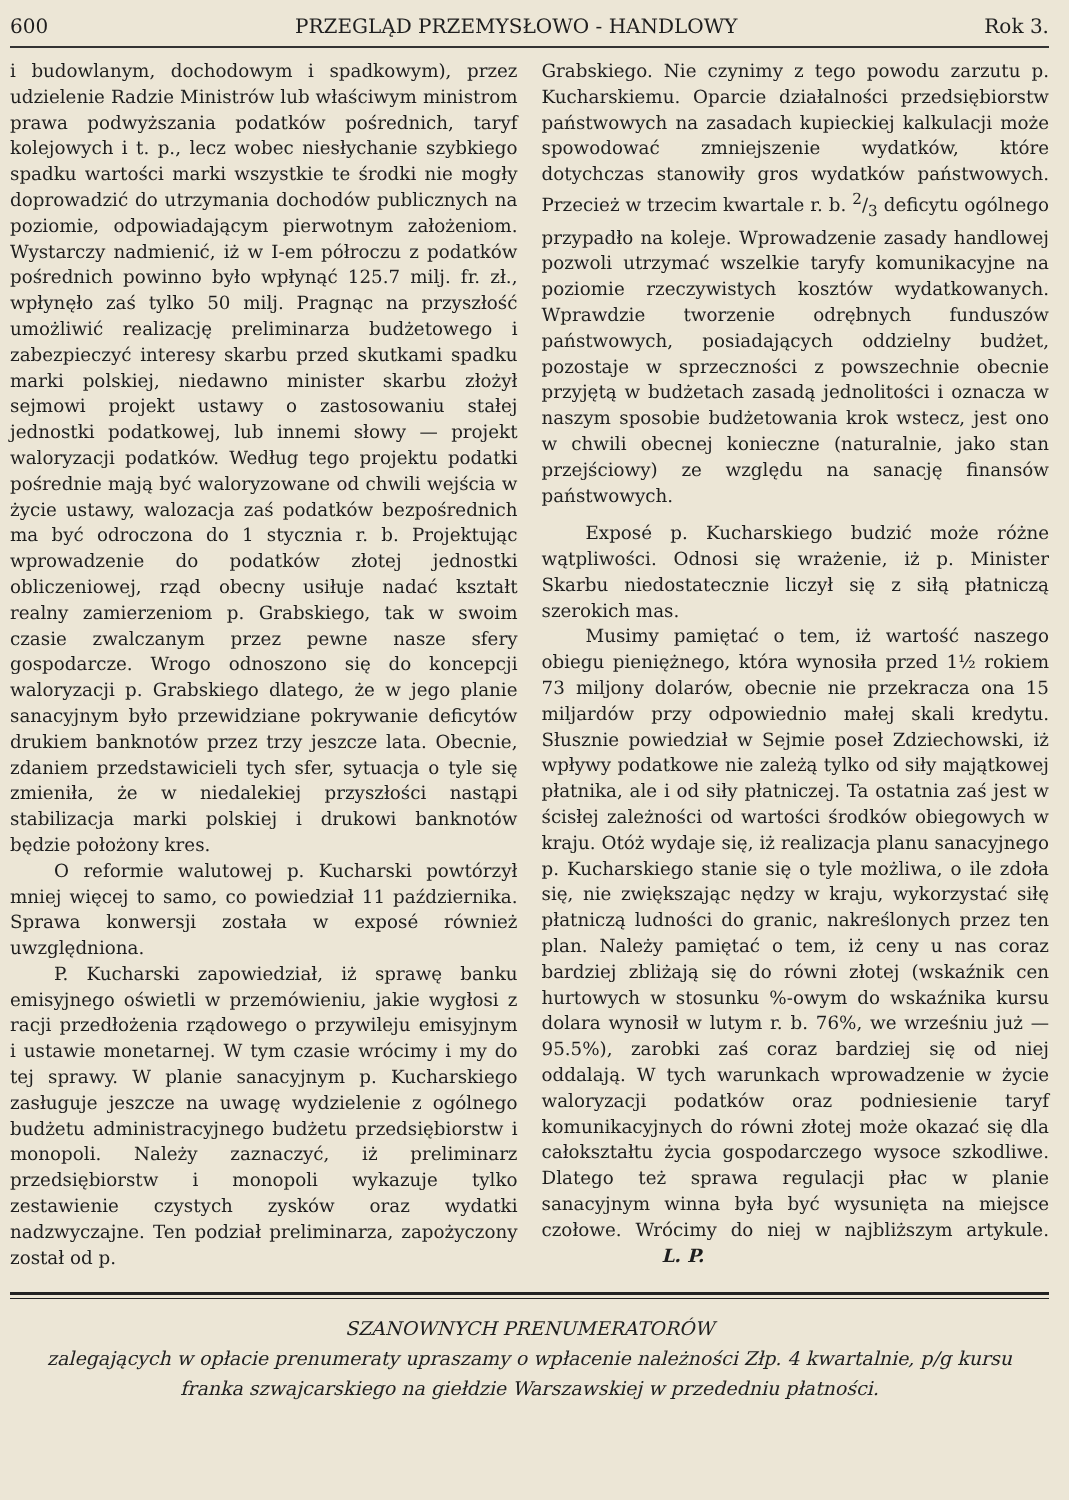600 PRZEGLĄD PRZEMYSŁOWO - HANDLOWY Rok 3.
i budowlanym, dochodowym i spadkowym), przez udzielenie Radzie Ministrów lub właściwym ministrom prawa podwyższania podatków pośrednich, taryf kolejowych i t. p., lecz wobec niesłychanie szybkiego spadku wartości marki wszystkie te środki nie mogły doprowadzić do utrzymania dochodów publicznych na poziomie, odpowiadającym pierwotnym założeniom. Wystarczy nadmienić, iż w I-em półroczu z podatków pośrednich powinno było wpłynąć 125.7 milj. fr. zł., wpłynęło zaś tylko 50 milj. Pragnąc na przyszłość umożliwić realizację preliminarza budżetowego i zabezpieczyć interesy skarbu przed skutkami spadku marki polskiej, niedawno minister skarbu złożył sejmowi projekt ustawy o zastosowaniu stałej jednostki podatkowej, lub innemi słowy — projekt waloryzacji podatków. Według tego projektu podatki pośrednie mają być waloryzowane od chwili wejścia w życie ustawy, walozacja zaś podatków bezpośrednich ma być odroczona do 1 stycznia r. b. Projektując wprowadzenie do podatków złotej jednostki obliczeniowej, rząd obecny usiłuje nadać kształt realny zamierzeniom p. Grabskiego, tak w swoim czasie zwalczanym przez pewne nasze sfery gospodarcze. Wrogo odnoszono się do koncepcji waloryzacji p. Grabskiego dlatego, że w jego planie sanacyjnym było przewidziane pokrywanie deficytów drukiem banknotów przez trzy jeszcze lata. Obecnie, zdaniem przedstawicieli tych sfer, sytuacja o tyle się zmieniła, że w niedalekiej przyszłości nastąpi stabilizacja marki polskiej i drukowi banknotów będzie położony kres.
O reformie walutowej p. Kucharski powtórzył mniej więcej to samo, co powiedział 11 października. Sprawa konwersji została w exposé również uwzględniona.
P. Kucharski zapowiedział, iż sprawę banku emisyjnego oświetli w przemówieniu, jakie wygłosi z racji przedłożenia rządowego o przywileju emisyjnym i ustawie monetarnej. W tym czasie wrócimy i my do tej sprawy. W planie sanacyjnym p. Kucharskiego zasługuje jeszcze na uwagę wydzielenie z ogólnego budżetu administracyjnego budżetu przedsiębiorstw i monopoli. Należy zaznaczyć, iż preliminarz przedsiębiorstw i monopoli wykazuje tylko zestawienie czystych zysków oraz wydatki nadzwyczajne. Ten podział preliminarza, zapożyczony został od p.
Grabskiego. Nie czynimy z tego powodu zarzutu p. Kucharskiemu. Oparcie działalności przedsiębiorstw państwowych na zasadach kupieckiej kalkulacji może spowodować zmniejszenie wydatków, które dotychczas stanowiły gros wydatków państwowych. Przecież w trzecim kwartale r. b. 2/3 deficytu ogólnego przypadło na koleje. Wprowadzenie zasady handlowej pozwoli utrzymać wszelkie taryfy komunikacyjne na poziomie rzeczywistych kosztów wydatkowanych. Wprawdzie tworzenie odrębnych funduszów państwowych, posiadających oddzielny budżet, pozostaje w sprzeczności z powszechnie obecnie przyjętą w budżetach zasadą jednolitości i oznacza w naszym sposobie budżetowania krok wstecz, jest ono w chwili obecnej konieczne (naturalnie, jako stan przejściowy) ze względu na sanację finansów państwowych.
Exposé p. Kucharskiego budzić może różne wątpliwości. Odnosi się wrażenie, iż p. Minister Skarbu niedostatecznie liczył się z siłą płatniczą szerokich mas.
Musimy pamiętać o tem, iż wartość naszego obiegu pieniężnego, która wynosiła przed 1½ rokiem 73 miljony dolarów, obecnie nie przekracza ona 15 miljardów przy odpowiednio małej skali kredytu. Słusznie powiedział w Sejmie poseł Zdziechowski, iż wpływy podatkowe nie zależą tylko od siły majątkowej płatnika, ale i od siły płatniczej. Ta ostatnia zaś jest w ścisłej zależności od wartości środków obiegowych w kraju. Otóż wydaje się, iż realizacja planu sanacyjnego p. Kucharskiego stanie się o tyle możliwa, o ile zdoła się, nie zwiększając nędzy w kraju, wykorzystać siłę płatniczą ludności do granic, nakreślonych przez ten plan. Należy pamiętać o tem, iż ceny u nas coraz bardziej zbliżają się do równi złotej (wskaźnik cen hurtowych w stosunku %-owym do wskaźnika kursu dolara wynosił w lutym r. b. 76%, we wrześniu już — 95.5%), zarobki zaś coraz bardziej się od niej oddalają. W tych warunkach wprowadzenie w życie waloryzacji podatków oraz podniesienie taryf komunikacyjnych do równi złotej może okazać się dla całokształtu życia gospodarczego wysoce szkodliwe. Dlatego też sprawa regulacji płac w planie sanacyjnym winna była być wysunięta na miejsce czołowe. Wrócimy do niej w najbliższym artykule. L. P.
SZANOWNYCH PRENUMERATORÓW
zalegających w opłacie prenumeraty upraszamy o wpłacenie należności Złp. 4 kwartalnie, p/g kursu
franka szwajcarskiego na giełdzie Warszawskiej w przededniu płatności.